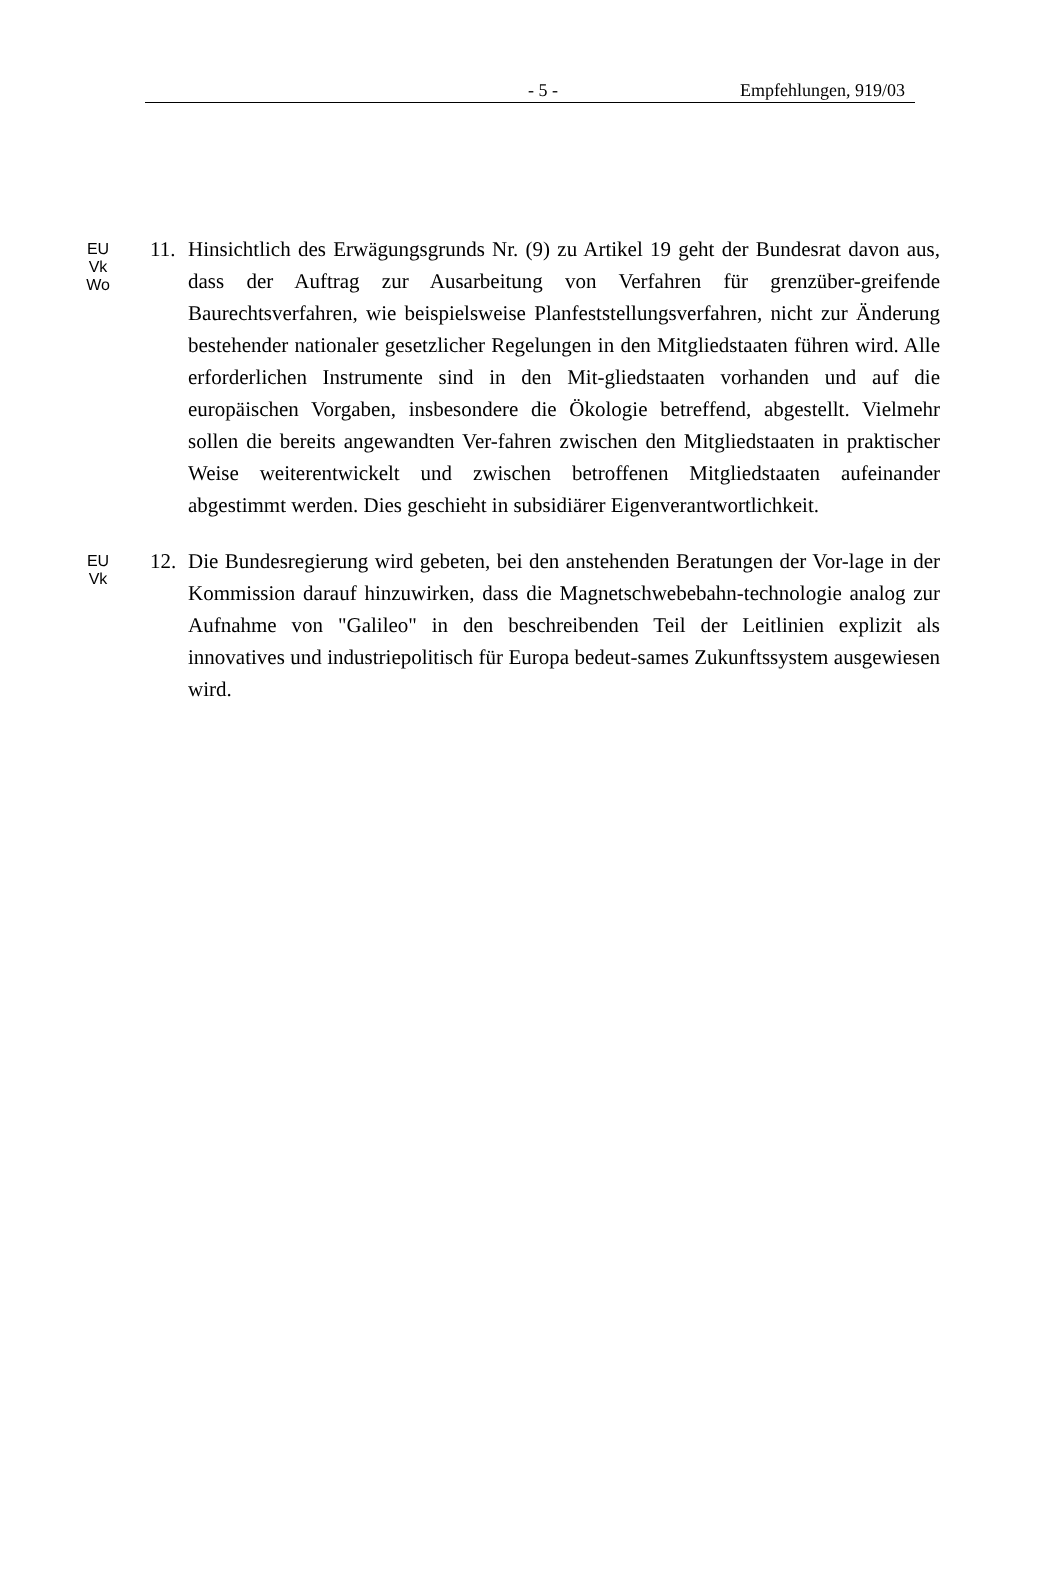- 5 - Empfehlungen, 919/03
EU
Vk
Wo
11. Hinsichtlich des Erwägungsgrunds Nr. (9) zu Artikel 19 geht der Bundesrat davon aus, dass der Auftrag zur Ausarbeitung von Verfahren für grenzüber-greifende Baurechtsverfahren, wie beispielsweise Planfeststellungsverfahren, nicht zur Änderung bestehender nationaler gesetzlicher Regelungen in den Mitgliedstaaten führen wird. Alle erforderlichen Instrumente sind in den Mit-gliedstaaten vorhanden und auf die europäischen Vorgaben, insbesondere die Ökologie betreffend, abgestellt. Vielmehr sollen die bereits angewandten Ver-fahren zwischen den Mitgliedstaaten in praktischer Weise weiterentwickelt und zwischen betroffenen Mitgliedstaaten aufeinander abgestimmt werden. Dies geschieht in subsidiärer Eigenverantwortlichkeit.
EU
Vk
12. Die Bundesregierung wird gebeten, bei den anstehenden Beratungen der Vor-lage in der Kommission darauf hinzuwirken, dass die Magnetschwebebahn-technologie analog zur Aufnahme von "Galileo" in den beschreibenden Teil der Leitlinien explizit als innovatives und industriepolitisch für Europa bedeut-sames Zukunftssystem ausgewiesen wird.